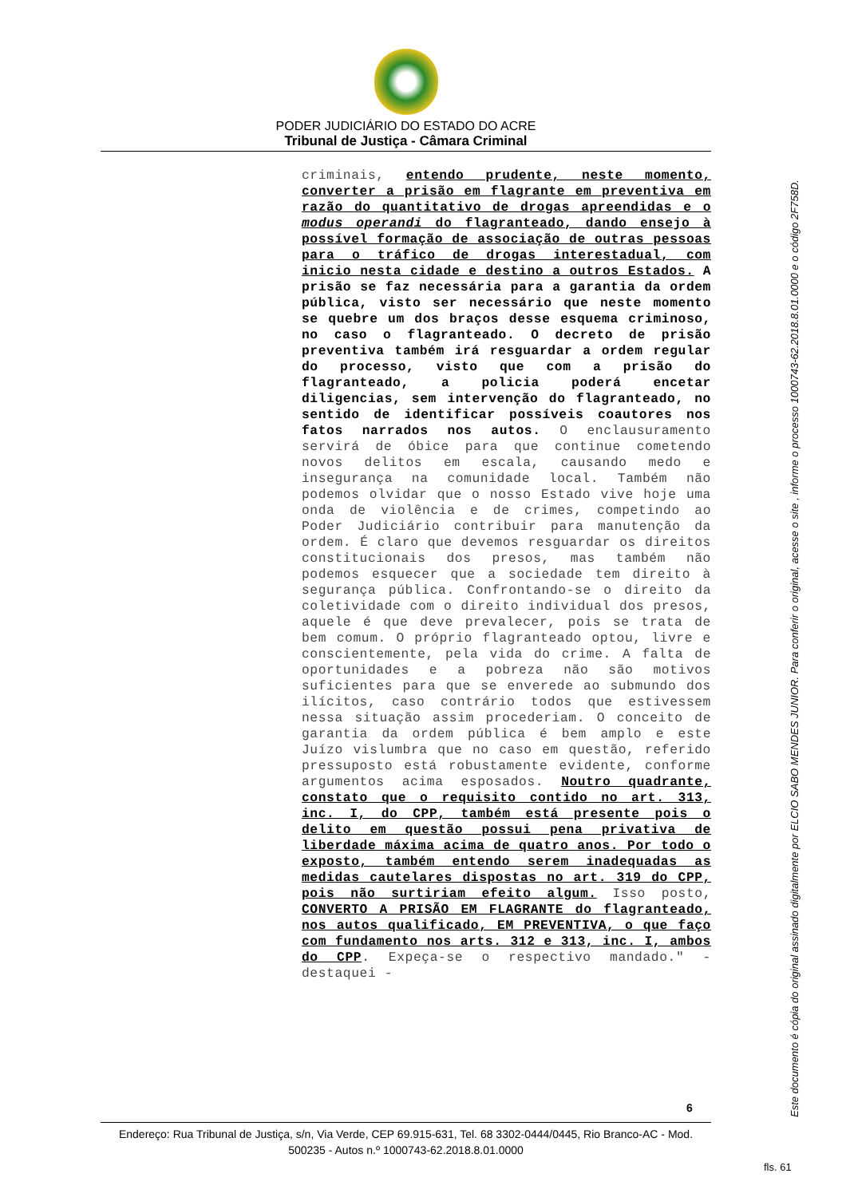PODER JUDICIÁRIO DO ESTADO DO ACRE
Tribunal de Justiça - Câmara Criminal
criminais, entendo prudente, neste momento, converter a prisão em flagrante em preventiva em razão do quantitativo de drogas apreendidas e o modus operandi do flagranteado, dando ensejo à possível formação de associação de outras pessoas para o tráfico de drogas interestadual, com inicio nesta cidade e destino a outros Estados. A prisão se faz necessária para a garantia da ordem pública, visto ser necessário que neste momento se quebre um dos braços desse esquema criminoso, no caso o flagranteado. O decreto de prisão preventiva também irá resguardar a ordem regular do processo, visto que com a prisão do flagranteado, a policia poderá encetar diligencias, sem intervenção do flagranteado, no sentido de identificar possíveis coautores nos fatos narrados nos autos. O enclausuramento servirá de óbice para que continue cometendo novos delitos em escala, causando medo e insegurança na comunidade local. Também não podemos olvidar que o nosso Estado vive hoje uma onda de violência e de crimes, competindo ao Poder Judiciário contribuir para manutenção da ordem. É claro que devemos resguardar os direitos constitucionais dos presos, mas também não podemos esquecer que a sociedade tem direito à segurança pública. Confrontando-se o direito da coletividade com o direito individual dos presos, aquele é que deve prevalecer, pois se trata de bem comum. O próprio flagranteado optou, livre e conscientemente, pela vida do crime. A falta de oportunidades e a pobreza não são motivos suficientes para que se enverede ao submundo dos ilícitos, caso contrário todos que estivessem nessa situação assim procederiam. O conceito de garantia da ordem pública é bem amplo e este Juízo vislumbra que no caso em questão, referido pressuposto está robustamente evidente, conforme argumentos acima esposados. Noutro quadrante, constato que o requisito contido no art. 313, inc. I, do CPP, também está presente pois o delito em questão possui pena privativa de liberdade máxima acima de quatro anos. Por todo o exposto, também entendo serem inadequadas as medidas cautelares dispostas no art. 319 do CPP, pois não surtiriam efeito algum. Isso posto, CONVERTO A PRISÃO EM FLAGRANTE do flagranteado, nos autos qualificado, EM PREVENTIVA, o que faço com fundamento nos arts. 312 e 313, inc. I, ambos do CPP. Expeça-se o respectivo mandado." - destaquei -
6
Endereço: Rua Tribunal de Justiça, s/n, Via Verde, CEP 69.915-631, Tel. 68 3302-0444/0445, Rio Branco-AC - Mod. 500235 - Autos n.º 1000743-62.2018.8.01.0000
Este documento é cópia do original assinado digitalmente por ELCIO SABO MENDES JUNIOR. Para conferir o original, acesse o site , informe o processo 1000743-62.2018.8.01.0000 e o código 2F758D.
fls. 61